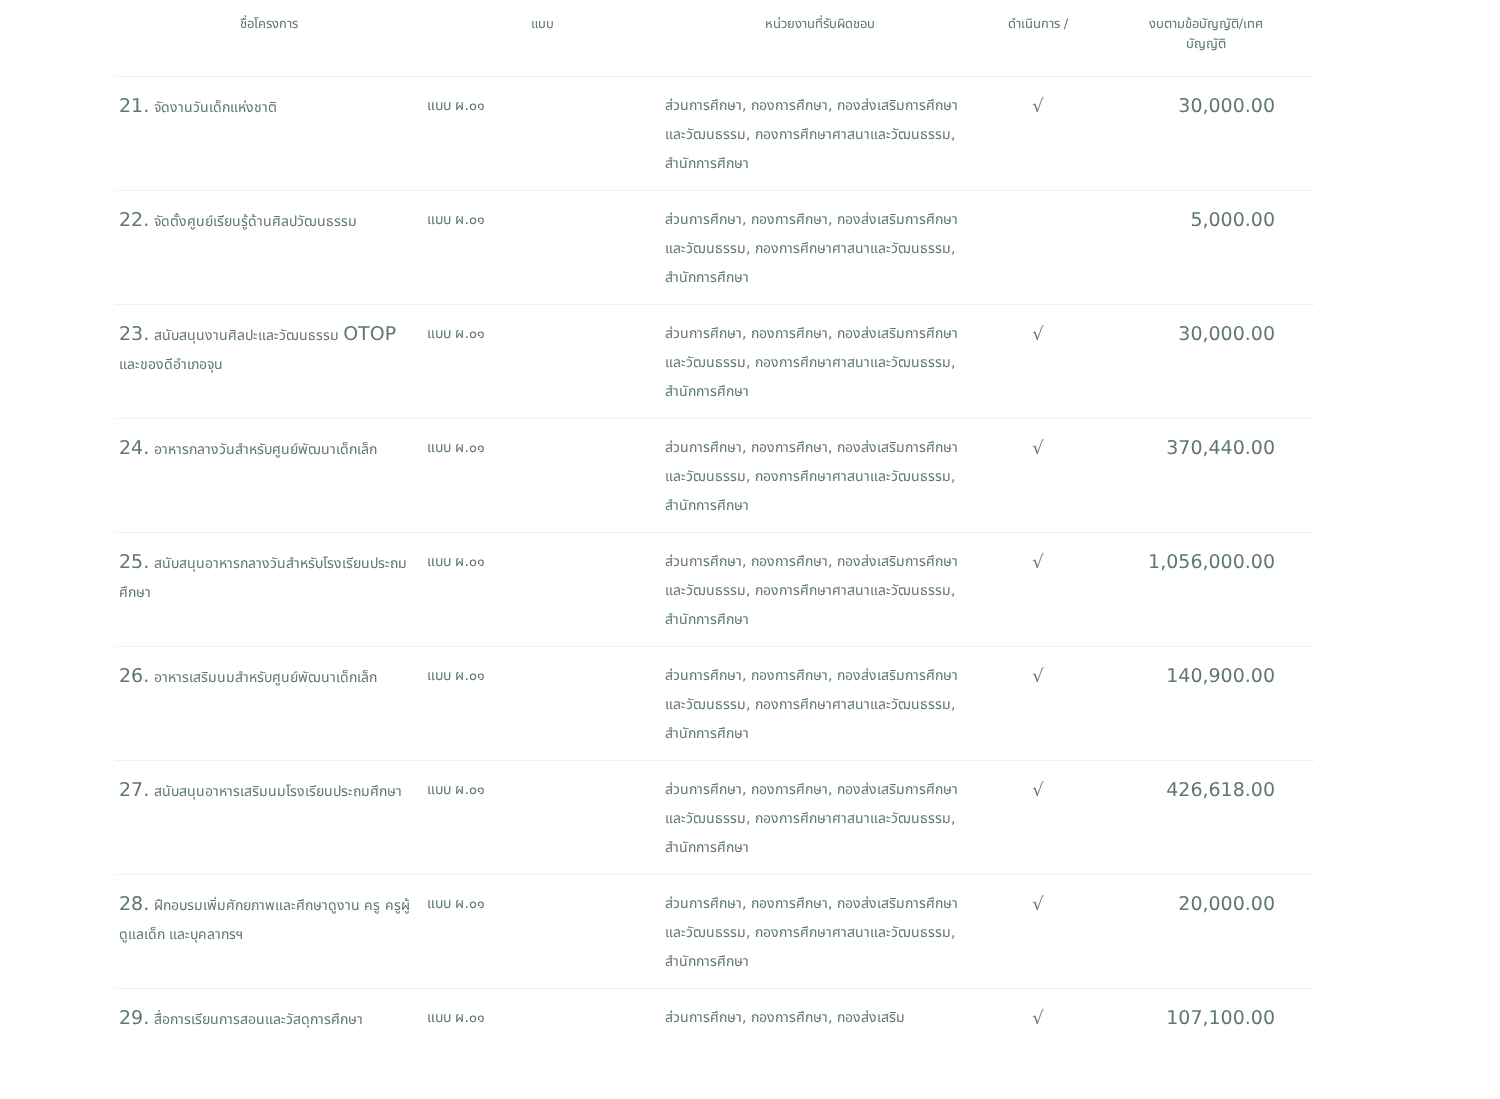| ชื่อโครงการ | แบบ | หน่วยงานที่รับผิดชอบ | ดำเนินการ / | งบตามข้อบัญญัติ/เทศ บัญญัติ |
| --- | --- | --- | --- | --- |
| 21. จัดงานวันเด็กแห่งชาติ | แบบ ผ.๐๑ | ส่วนการศึกษา, กองการศึกษา, กองส่งเสริมการศึกษาและวัฒนธรรม, กองการศึกษาศาสนาและวัฒนธรรม, สำนักการศึกษา | √ | 30,000.00 |
| 22. จัดตั้งศูนย์เรียนรู้ด้านศิลปวัฒนธรรม | แบบ ผ.๐๑ | ส่วนการศึกษา, กองการศึกษา, กองส่งเสริมการศึกษาและวัฒนธรรม, กองการศึกษาศาสนาและวัฒนธรรม, สำนักการศึกษา | | 5,000.00 |
| 23. สนับสนุนงานศิลปะและวัฒนธรรม OTOP และของดีอำเภอจุน | แบบ ผ.๐๑ | ส่วนการศึกษา, กองการศึกษา, กองส่งเสริมการศึกษาและวัฒนธรรม, กองการศึกษาศาสนาและวัฒนธรรม, สำนักการศึกษา | √ | 30,000.00 |
| 24. อาหารกลางวันสำหรับศูนย์พัฒนาเด็กเล็ก | แบบ ผ.๐๑ | ส่วนการศึกษา, กองการศึกษา, กองส่งเสริมการศึกษาและวัฒนธรรม, กองการศึกษาศาสนาและวัฒนธรรม, สำนักการศึกษา | √ | 370,440.00 |
| 25. สนับสนุนอาหารกลางวันสำหรับโรงเรียนประถมศึกษา | แบบ ผ.๐๑ | ส่วนการศึกษา, กองการศึกษา, กองส่งเสริมการศึกษาและวัฒนธรรม, กองการศึกษาศาสนาและวัฒนธรรม, สำนักการศึกษา | √ | 1,056,000.00 |
| 26. อาหารเสริมนมสำหรับศูนย์พัฒนาเด็กเล็ก | แบบ ผ.๐๑ | ส่วนการศึกษา, กองการศึกษา, กองส่งเสริมการศึกษาและวัฒนธรรม, กองการศึกษาศาสนาและวัฒนธรรม, สำนักการศึกษา | √ | 140,900.00 |
| 27. สนับสนุนอาหารเสริมนมโรงเรียนประถมศึกษา | แบบ ผ.๐๑ | ส่วนการศึกษา, กองการศึกษา, กองส่งเสริมการศึกษาและวัฒนธรรม, กองการศึกษาศาสนาและวัฒนธรรม, สำนักการศึกษา | √ | 426,618.00 |
| 28. ฝึกอบรมเพิ่มศักยภาพและศึกษาดูงาน ครู ครูผู้ดูแลเด็ก และบุคลากรฯ | แบบ ผ.๐๑ | ส่วนการศึกษา, กองการศึกษา, กองส่งเสริมการศึกษาและวัฒนธรรม, กองการศึกษาศาสนาและวัฒนธรรม, สำนักการศึกษา | √ | 20,000.00 |
| 29. สื่อการเรียนการสอนและวัสดุการศึกษา | แบบ ผ.๐๑ | ส่วนการศึกษา, กองการศึกษา, กองส่งเสริม | √ | 107,100.00 |